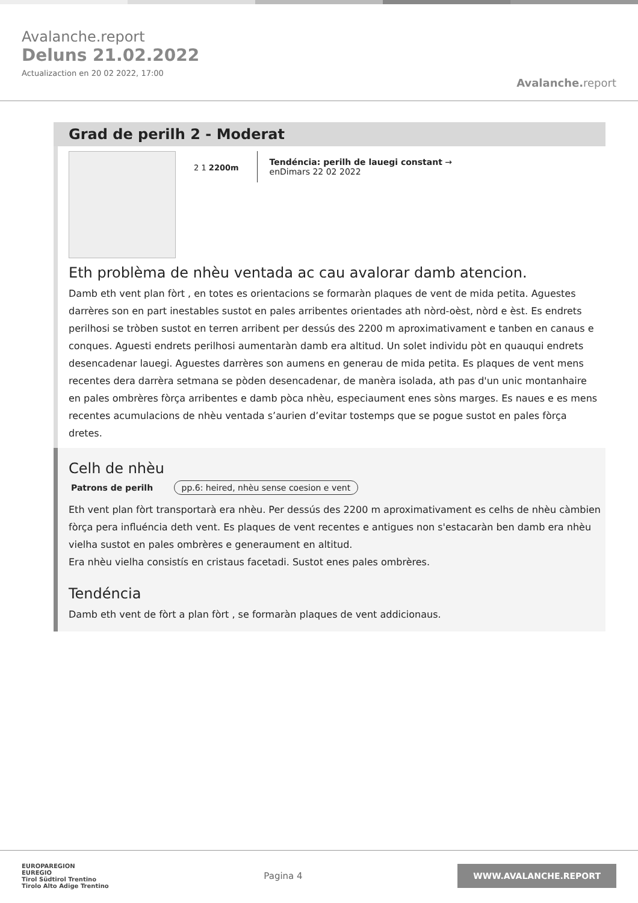Avalanche.report
Deluns 21.02.2022
Actualizaction en 20 02 2022, 17:00
Avalanche. report
Grad de perilh 2 - Moderat
2 1 2200m
Tendéncia: perilh de lauegi constant →
enDimars 22 02 2022
Eth problèma de nhèu ventada ac cau avalorar damb atencion.
Damb eth vent plan fòrt , en totes es orientacions se formaràn plaques de vent de mida petita. Aguestes darrères son en part inestables sustot en pales arribentes orientades ath nòrd-oèst, nòrd e èst. Es endrets perilhosi se tròben sustot en terren arribent per dessús des 2200 m aproximativament e tanben en canaus e conques. Aguesti endrets perilhosi aumentaràn damb era altitud. Un solet individu pòt en quauqui endrets desencadenar lauegi. Aguestes darrères son aumens en generau de mida petita. Es plaques de vent mens recentes dera darrèra setmana se pòden desencadenar, de manèra isolada, ath pas d'un unic montanhaire en pales ombrères fòrça arribentes e damb pòca nhèu, especiaument enes sòns marges. Es naues e es mens recentes acumulacions de nhèu ventada s’aurien d’evitar tostemps que se pogue sustot en pales fòrça dretes.
Celh de nhèu
Patrons de perilh pp.6: heired, nhèu sense coesion e vent
Eth vent plan fòrt transportarà era nhèu. Per dessús des 2200 m aproximativament es celhs de nhèu càmbien fòrça pera influéncia deth vent. Es plaques de vent recentes e antigues non s'estacaràn ben damb era nhèu vielha sustot en pales ombrères e generaument en altitud.
Era nhèu vielha consistís en cristaus facetadi. Sustot enes pales ombrères.
Tendéncia
Damb eth vent de fòrt a plan fòrt , se formaràn plaques de vent addicionaus.
EUROPAREGION
EUREGIO
Tirol Südtirol Trentino
Tirolo Alto Adige Trentino
Pagina 4
WWW.AVALANCHE.REPORT